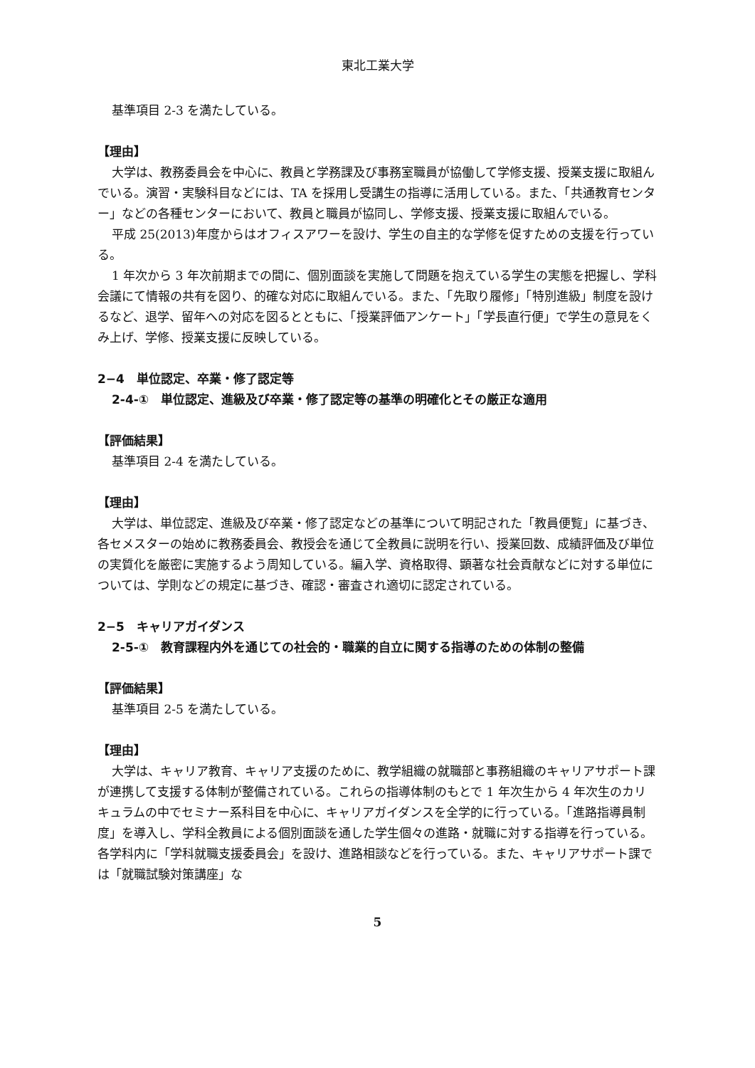東北工業大学
基準項目 2-3 を満たしている。
【理由】
大学は、教務委員会を中心に、教員と学務課及び事務室職員が協働して学修支援、授業支援に取組んでいる。演習・実験科目などには、TA を採用し受講生の指導に活用している。また、「共通教育センター」などの各種センターにおいて、教員と職員が協同し、学修支援、授業支援に取組んでいる。
平成 25(2013)年度からはオフィスアワーを設け、学生の自主的な学修を促すための支援を行っている。
1 年次から 3 年次前期までの間に、個別面談を実施して問題を抱えている学生の実態を把握し、学科会議にて情報の共有を図り、的確な対応に取組んでいる。また、「先取り履修」「特別進級」制度を設けるなど、退学、留年への対応を図るとともに、「授業評価アンケート」「学長直行便」で学生の意見をくみ上げ、学修、授業支援に反映している。
2−4　単位認定、卒業・修了認定等
2-4-①　単位認定、進級及び卒業・修了認定等の基準の明確化とその厳正な適用
【評価結果】
基準項目 2-4 を満たしている。
【理由】
大学は、単位認定、進級及び卒業・修了認定などの基準について明記された「教員便覧」に基づき、各セメスターの始めに教務委員会、教授会を通じて全教員に説明を行い、授業回数、成績評価及び単位の実質化を厳密に実施するよう周知している。編入学、資格取得、顕著な社会貢献などに対する単位については、学則などの規定に基づき、確認・審査され適切に認定されている。
2−5　キャリアガイダンス
2-5-①　教育課程内外を通じての社会的・職業的自立に関する指導のための体制の整備
【評価結果】
基準項目 2-5 を満たしている。
【理由】
大学は、キャリア教育、キャリア支援のために、教学組織の就職部と事務組織のキャリアサポート課が連携して支援する体制が整備されている。これらの指導体制のもとで 1 年次生から 4 年次生のカリキュラムの中でセミナー系科目を中心に、キャリアガイダンスを全学的に行っている。「進路指導員制度」を導入し、学科全教員による個別面談を通した学生個々の進路・就職に対する指導を行っている。各学科内に「学科就職支援委員会」を設け、進路相談などを行っている。また、キャリアサポート課では「就職試験対策講座」な
5